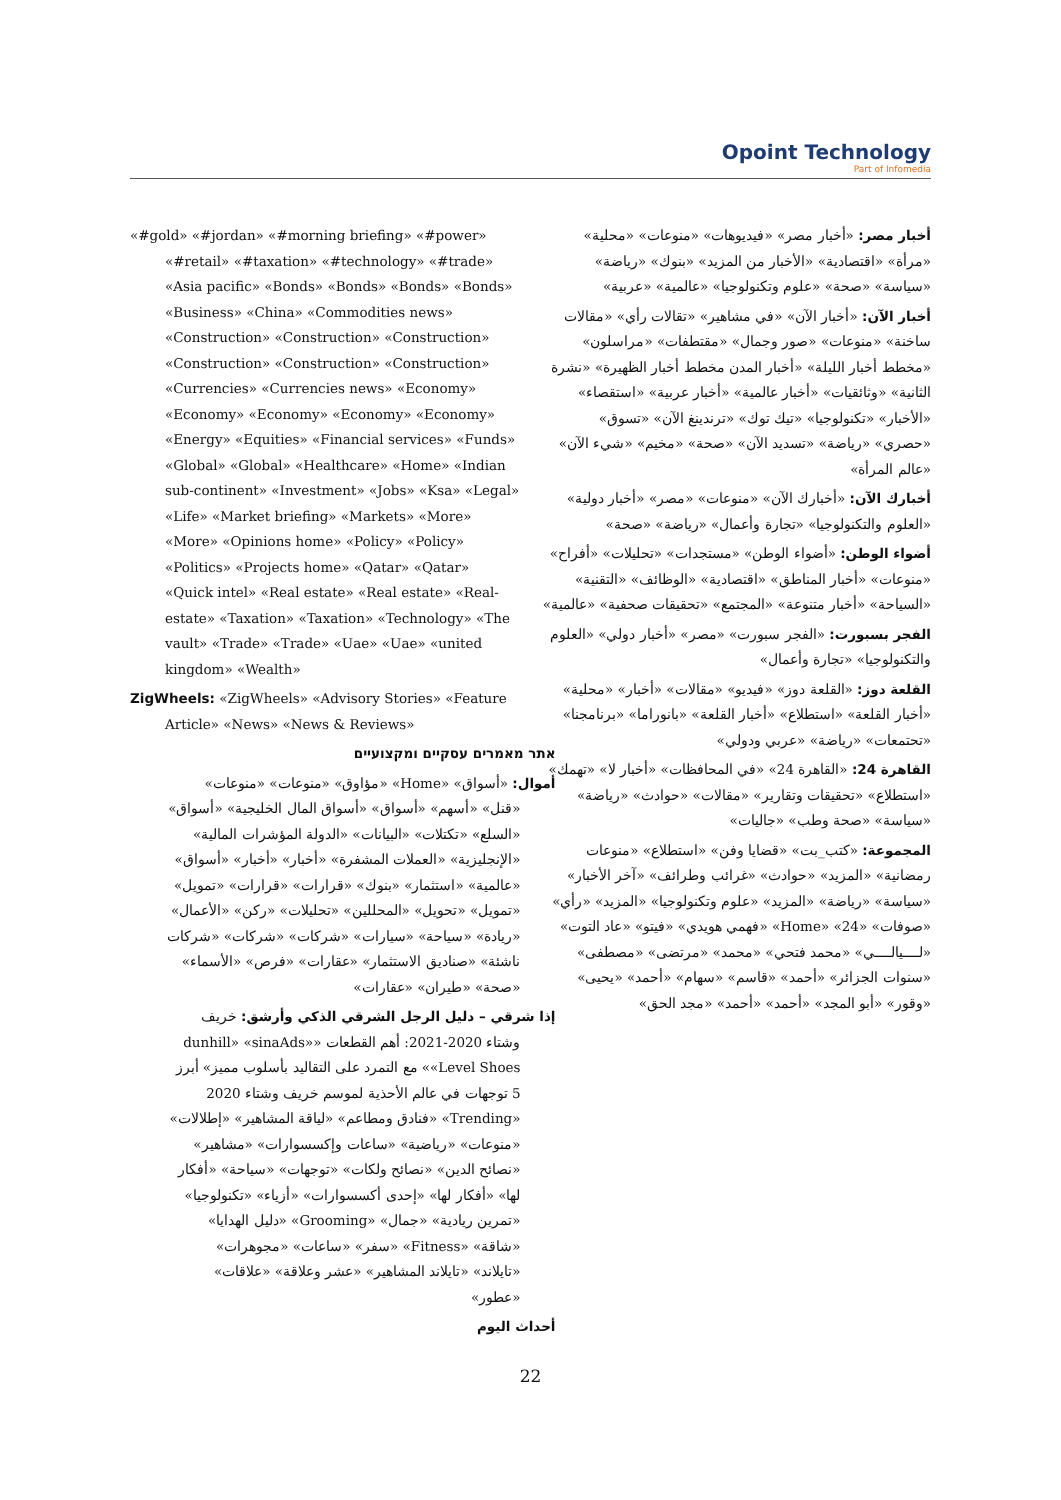Opoint Technology
Part of Infomedia
«#gold» «#jordan» «#morning briefing» «#power» «#retail» «#taxation» «#technology» «#trade» «Asia pacific» «Bonds» «Bonds» «Bonds» «Bonds» «Business» «China» «Commodities news» «Construction» «Construction» «Construction» «Construction» «Construction» «Construction» «Currencies» «Currencies news» «Economy» «Economy» «Economy» «Economy» «Economy» «Energy» «Equities» «Financial services» «Funds» «Global» «Global» «Healthcare» «Home» «Indian sub-continent» «Investment» «Jobs» «Ksa» «Legal» «Life» «Market briefing» «Markets» «More» «More» «Opinions home» «Policy» «Policy» «Politics» «Projects home» «Qatar» «Qatar» «Quick intel» «Real estate» «Real estate» «Real-estate» «Taxation» «Taxation» «Technology» «The vault» «Trade» «Trade» «Uae» «Uae» «united kingdom» «Wealth»
ZigWheels: «ZigWheels» «Advisory Stories» «Feature Article» «News» «News & Reviews»
אתר מאמרים עסקיים ומקצועיים
أموال: «أسواق» «Home» «مؤاوق» «منوعات» «منوعات» «قنل» «أسهم» «أسواق» «أسواق المال الخليجية» «أسواق» «السلع» «تكتلات» «البيانات» «الدولة المؤشرات المالية» «الإنجليزية» «العملات المشفرة» «أخبار» «أخبار» «أسواق» «عالمية» «استثمار» «بنوك» «قرارات» «قرارات» «تمويل» «تمويل» «تحويل» «المحللين» «تحليلات» «ركن» «الأعمال» «ريادة» «سياحة» «سيارات» «شركات» «شركات» «شركات ناشئة» «صناديق الاستثمار» «عقارات» «فرص» «الأسماء» «صحة» «طيران» «عقارات»
إذا شرقي – دليل الرجل الشرقي الذكي وأرشق: خريف وشتاء 2020-2021: أهم القطعات «dunhill» «sinaAds» «Level Shoes» مع التمرد على التقاليد بأسلوب مميز» أبرز 5 توجهات في عالم الأحذية لموسم خريف وشتاء 2020 «Trending» «فنادق ومطاعم» «لياقة المشاهير» «إطلالات» «منوعات» «رياضية» «ساعات وإكسسوارات» «مشاهير» «نصائح الدين» «نصائح ولكات» «توجهات» «سياحة» «أفكار لها» «أفكار لها» «إحدى أكسسوارات» «أزياء» «تكنولوجيا» «تمرين ريادية» «جمال» «Grooming» «دليل الهدايا» «شاقة» «Fitness» «سفر» «ساعات» «مجوهرات» «تايلاند» «تايلاند المشاهير» «عشر وعلاقة» «علاقات» «عطور»
أحداث اليوم
أخبار مصر: «أخبار مصر» «فيديوهات» «منوعات» «محلية» «مرأة» «اقتصادية» «الأخبار من المزيد» «بنوك» «رياضة» «سياسة» «صحة» «علوم وتكنولوجيا» «عالمية» «عربية»
أخبار الآن: «أخبار الآن» «في مشاهير» «تقالات رأي» «مقالات ساخنة» «منوعات» «صور وجمال» «مقتطفات» «مراسلون» «مخطط أخبار الليلة» «أخبار المدن مخطط أخبار الظهيرة» «نشرة الثانية» «وثائقيات» «أخبار عالمية» «أخبار عربية» «استقصاء» «الأخبار» «تكنولوجيا» «تيك توك» «ترندينغ الآن» «تسوق» «حصري» «رياضة» «تسديد الآن» «صحة» «مخيم» «شيء الآن» «عالم المرأة»
أخبارك الآن: «أخبارك الآن» «منوعات» «مصر» «أخبار دولية» «العلوم والتكنولوجيا» «تجارة وأعمال» «رياضة» «صحة»
أضواء الوطن: «أضواء الوطن» «مستجدات» «تحليلات» «أفراح» «منوعات» «أخبار المناطق» «اقتصادية» «الوظائف» «التقنية» «السياحة» «أخبار متنوعة» «المجتمع» «تحقيقات صحفية» «عالمية»
الفجر بسبورت: «الفجر سبورت» «مصر» «أخبار دولي» «العلوم والتكنولوجيا» «تجارة وأعمال»
القلعة دوز: «القلعة دوز» «فيديو» «مقالات» «أخبار» «محلية» «أخبار القلعة» «استطلاع» «أخبار القلعة» «بانوراما» «برنامجنا» «تحتمعات» «رياضة» «عربي ودولي»
القاهرة 24: «القاهرة 24» «في المحافظات» «أخبار لا» «تهمك» «استطلاع» «تحقيقات وتقارير» «مقالات» «حوادث» «رياضة» «سياسة» «صحة وطب» «جاليات»
المجموعة: «كتب_بت» «قضايا وفن» «استطلاع» «منوعات رمضانية» «المزيد» «حوادث» «غرائب وطرائف» «آخر الأخبار» «سياسة» «رياضة» «المزيد» «علوم وتكنولوجيا» «المزيد» «رأي» «صوفات» «24» «Home» «فهمي هويدي» «فيتو» «عاد التوت» «لــــيالــــي» «محمد فتحي» «محمد» «مرتضى» «مصطفى» «سنوات الجزائر» «أحمد» «قاسم» «سهام» «أحمد» «يحيى» «وقور» «أبو المجد» «أحمد» «أحمد» «مجد الحق»
22